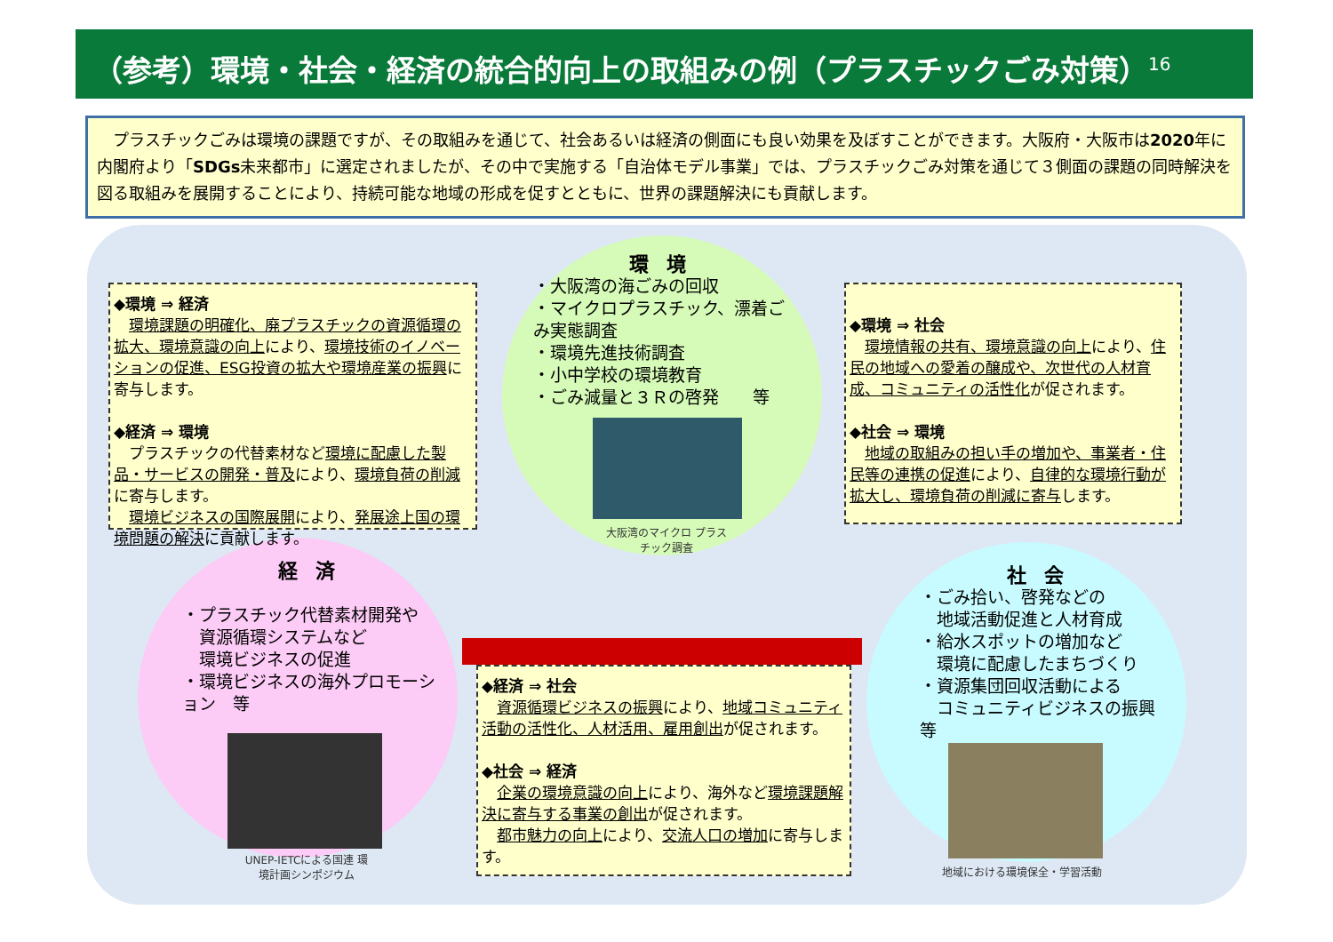（参考）環境・社会・経済の統合的向上の取組みの例（プラスチックごみ対策）<sup>16</sup>
　プラスチックごみは環境の課題ですが、その取組みを通じて、社会あるいは経済の側面にも良い効果を及ぼすことができます。大阪府・大阪市は2020年に内閣府より「SDGs未来都市」に選定されましたが、その中で実施する「自治体モデル事業」では、プラスチックごみ対策を通じて３側面の課題の同時解決を図る取組みを展開することにより、持続可能な地域の形成を促すとともに、世界の課題解決にも貢献します。
環境
・大阪湾の海ごみの回収
・マイクロプラスチック、漂着ごみ実態調査
・環境先進技術調査
・小中学校の環境教育
・ごみ減量と３Ｒの啓発　　等
大阪湾のマイクロ プラスチック調査
経済
・プラスチック代替素材開発や
　資源循環システムなど
　環境ビジネスの促進
・環境ビジネスの海外プロモーション　等
UNEP-IETCによる国連 環境計画シンポジウム
社会
・ごみ拾い、啓発などの
　地域活動促進と人材育成
・給水スポットの増加など
　環境に配慮したまちづくり
・資源集団回収活動による
　コミュニティビジネスの振興　等
地域における環境保全・学習活動
◆環境 ⇒ 経済
　環境課題の明確化、廃プラスチックの資源循環の拡大、環境意識の向上により、環境技術のイノベーションの促進、ESG投資の拡大や環境産業の振興に寄与します。
◆経済 ⇒ 環境
　プラスチックの代替素材など環境に配慮した製品・サービスの開発・普及により、環境負荷の削減に寄与します。
　環境ビジネスの国際展開により、発展途上国の環境問題の解決に貢献します。
◆環境 ⇒ 社会
　環境情報の共有、環境意識の向上により、住民の地域への愛着の醸成や、次世代の人材育成、コミュニティの活性化が促されます。
◆社会 ⇒ 環境
　地域の取組みの担い手の増加や、事業者・住民等の連携の促進により、自律的な環境行動が拡大し、環境負荷の削減に寄与します。
◆経済 ⇒ 社会
　資源循環ビジネスの振興により、地域コミュニティ活動の活性化、人材活用、雇用創出が促されます。
◆社会 ⇒ 経済
　企業の環境意識の向上により、海外など環境課題解決に寄与する事業の創出が促されます。
　都市魅力の向上により、交流人口の増加に寄与します。